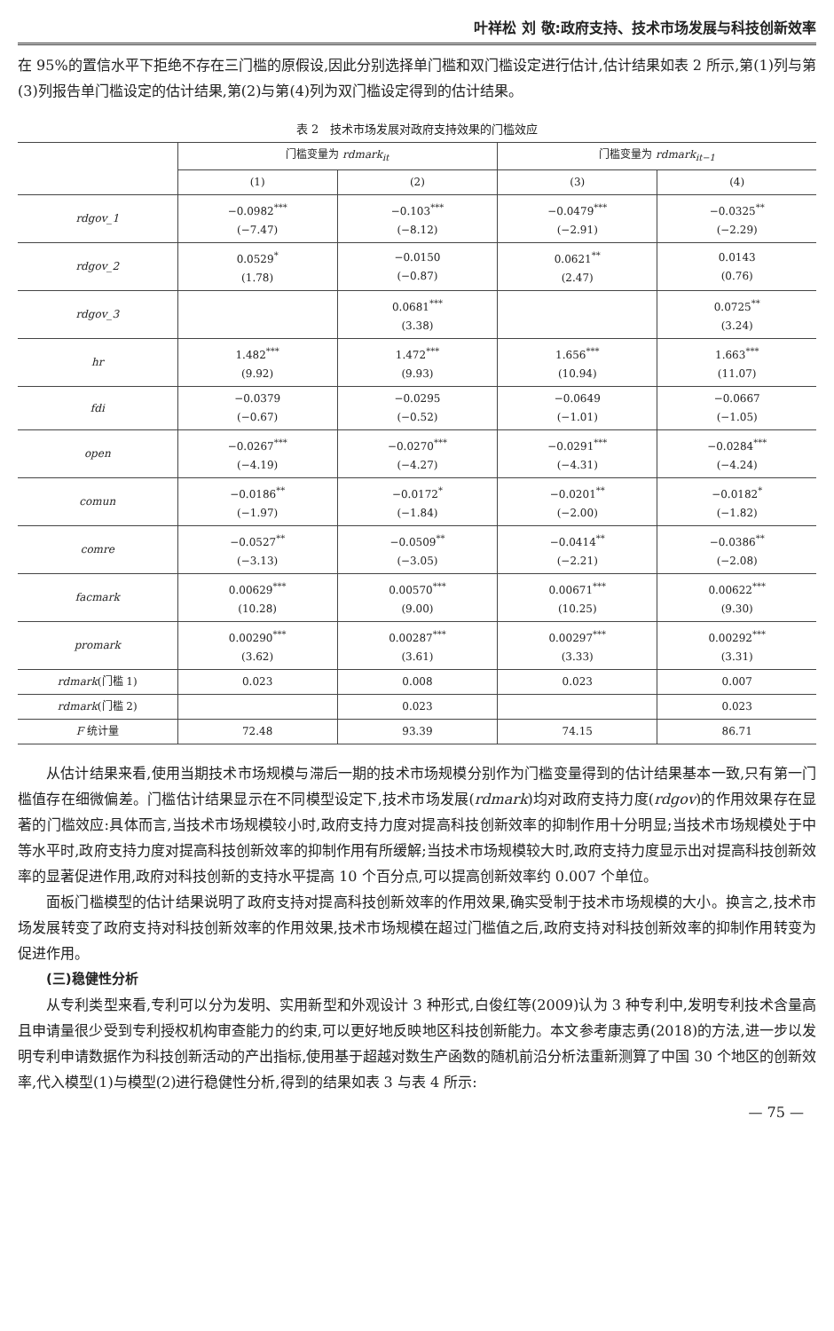叶祥松 刘 敬:政府支持、技术市场发展与科技创新效率
在 95%的置信水平下拒绝不存在三门槛的原假设,因此分别选择单门槛和双门槛设定进行估计,估计结果如表 2 所示,第(1)列与第(3)列报告单门槛设定的估计结果,第(2)与第(4)列为双门槛设定得到的估计结果。
表 2　技术市场发展对政府支持效果的门槛效应
| | 门槛变量为 rdmark<sub>it</sub> | | 门槛变量为 rdmark<sub>it−1</sub> | |
| --- | --- | --- | --- | --- |
| | (1) | (2) | (3) | (4) |
| rdgov_1 | −0.0982<sup>***</sup> (−7.47) | −0.103<sup>***</sup> (−8.12) | −0.0479<sup>***</sup> (−2.91) | −0.0325<sup>**</sup> (−2.29) |
| rdgov_2 | 0.0529<sup>*</sup> (1.78) | −0.0150 (−0.87) | 0.0621<sup>**</sup> (2.47) | 0.0143 (0.76) |
| rdgov_3 | | 0.0681<sup>***</sup> (3.38) | | 0.0725<sup>**</sup> (3.24) |
| hr | 1.482<sup>***</sup> (9.92) | 1.472<sup>***</sup> (9.93) | 1.656<sup>***</sup> (10.94) | 1.663<sup>***</sup> (11.07) |
| fdi | −0.0379 (−0.67) | −0.0295 (−0.52) | −0.0649 (−1.01) | −0.0667 (−1.05) |
| open | −0.0267<sup>***</sup> (−4.19) | −0.0270<sup>***</sup> (−4.27) | −0.0291<sup>***</sup> (−4.31) | −0.0284<sup>***</sup> (−4.24) |
| comun | −0.0186<sup>**</sup> (−1.97) | −0.0172<sup>*</sup> (−1.84) | −0.0201<sup>**</sup> (−2.00) | −0.0182<sup>*</sup> (−1.82) |
| comre | −0.0527<sup>**</sup> (−3.13) | −0.0509<sup>**</sup> (−3.05) | −0.0414<sup>**</sup> (−2.21) | −0.0386<sup>**</sup> (−2.08) |
| facmark | 0.00629<sup>***</sup> (10.28) | 0.00570<sup>***</sup> (9.00) | 0.00671<sup>***</sup> (10.25) | 0.00622<sup>***</sup> (9.30) |
| promark | 0.00290<sup>***</sup> (3.62) | 0.00287<sup>***</sup> (3.61) | 0.00297<sup>***</sup> (3.33) | 0.00292<sup>***</sup> (3.31) |
| rdmark (门槛 1) | 0.023 | 0.008 | 0.023 | 0.007 |
| rdmark (门槛 2) | | 0.023 | | 0.023 |
| F 统计量 | 72.48 | 93.39 | 74.15 | 86.71 |
从估计结果来看,使用当期技术市场规模与滞后一期的技术市场规模分别作为门槛变量得到的估计结果基本一致,只有第一门槛值存在细微偏差。门槛估计结果显示在不同模型设定下,技术市场发展(rdmark)均对政府支持力度(rdgov)的作用效果存在显著的门槛效应:具体而言,当技术市场规模较小时,政府支持力度对提高科技创新效率的抑制作用十分明显;当技术市场规模处于中等水平时,政府支持力度对提高科技创新效率的抑制作用有所缓解;当技术市场规模较大时,政府支持力度显示出对提高科技创新效率的显著促进作用,政府对科技创新的支持水平提高 10 个百分点,可以提高创新效率约 0.007 个单位。
面板门槛模型的估计结果说明了政府支持对提高科技创新效率的作用效果,确实受制于技术市场规模的大小。换言之,技术市场发展转变了政府支持对科技创新效率的作用效果,技术市场规模在超过门槛值之后,政府支持对科技创新效率的抑制作用转变为促进作用。
(三)稳健性分析
从专利类型来看,专利可以分为发明、实用新型和外观设计 3 种形式,白俊红等(2009)认为 3 种专利中,发明专利技术含量高且申请量很少受到专利授权机构审查能力的约束,可以更好地反映地区科技创新能力。本文参考康志勇(2018)的方法,进一步以发明专利申请数据作为科技创新活动的产出指标,使用基于超越对数生产函数的随机前沿分析法重新测算了中国 30 个地区的创新效率,代入模型(1)与模型(2)进行稳健性分析,得到的结果如表 3 与表 4 所示:
— 75 —